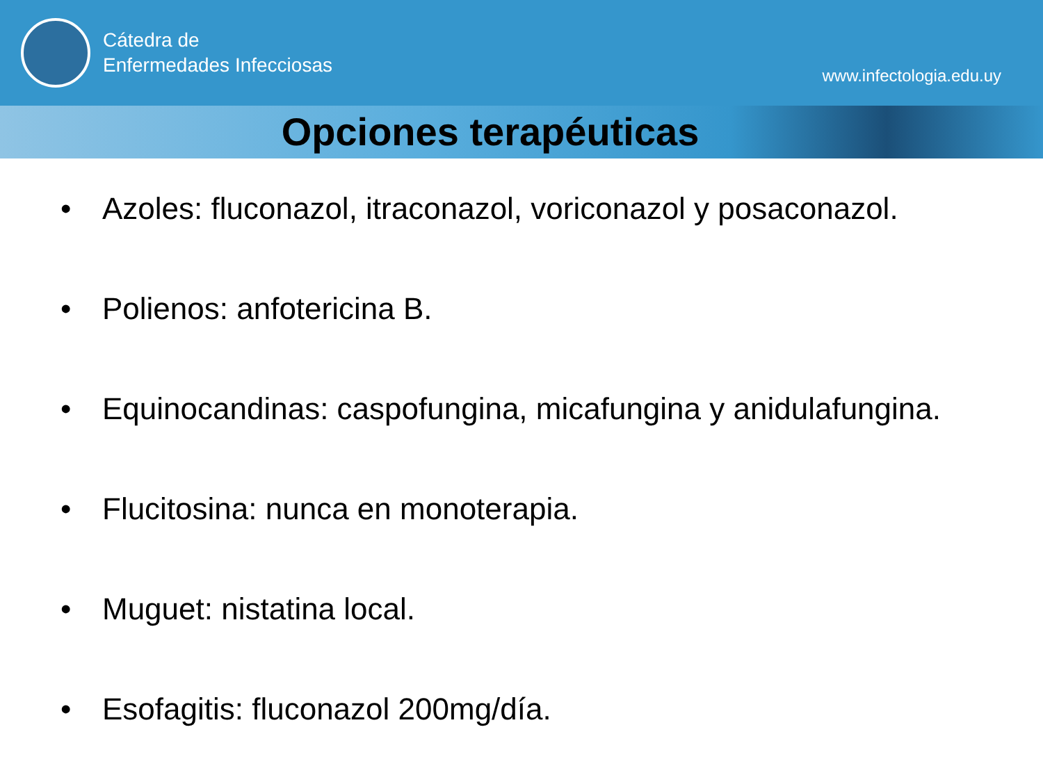Cátedra de
Enfermedades Infecciosas
www.infectologia.edu.uy
Opciones terapéuticas
• Azoles: fluconazol, itraconazol, voriconazol y posaconazol.
• Polienos: anfotericina B.
• Equinocandinas: caspofungina, micafungina y anidulafungina.
• Flucitosina: nunca en monoterapia.
• Muguet: nistatina local.
• Esofagitis: fluconazol 200mg/día.